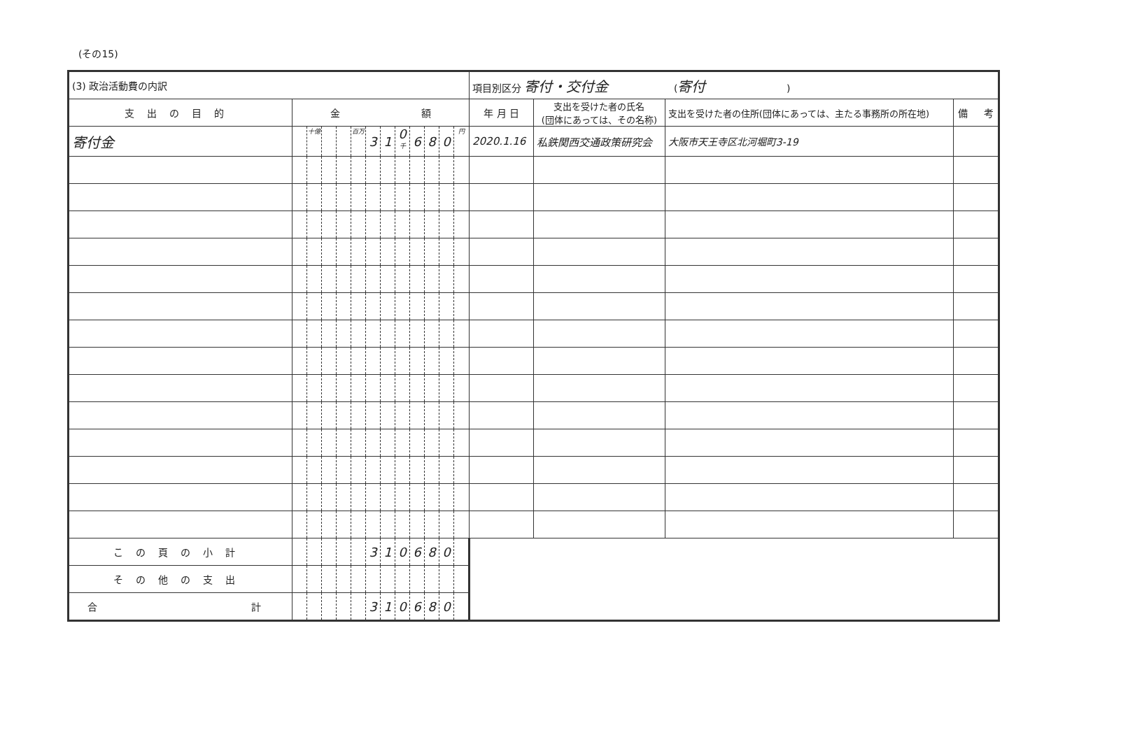(その15)
| (3) 政治活動費の内訳 | | | | | | | | | | | | | 項目別区分 寄付・交付金 ( 寄付 ) | | | |
| 支出の目的 | 金 額 | | | | | | | | | | | | 年 月 日 | 支出を受けた者の氏名 (団体にあっては、その名称) | 支出を受けた者の住所(団体にあっては、主たる事務所の所在地) | 備 考 |
| 寄付金 | | 十億 | | | 百万 | 3 | 1 | 0 千 | 6 | 8 | 0 | 円 | 2020.1.16 | 私鉄関西交通政策研究会 | 大阪市天王寺区北河堀町3-19 | |
| この頁の小計 | | | | | | 3 | 1 | 0 | 6 | 8 | 0 | | | | | |
| その他の支出 | | | | | | | | | | | | | | | | |
| 合 計 | | | | | | 3 | 1 | 0 | 6 | 8 | 0 | | | | | |